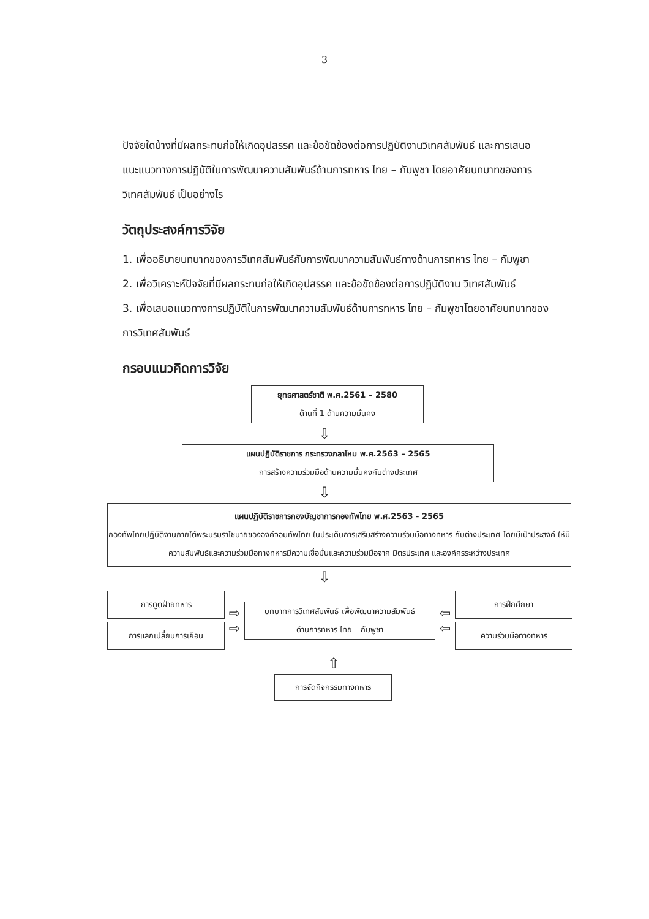3
ปัจจัยใดบ้างที่มีผลกระทบก่อให้เกิดอุปสรรค และข้อขัดข้องต่อการปฏิบัติงานวิเทศสัมพันธ์ และการเสนอแนะแนวทางการปฏิบัติในการพัฒนาความสัมพันธ์ด้านการทหาร ไทย – กัมพูชา โดยอาศัยบทบาทของการวิเทศสัมพันธ์ เป็นอย่างไร
วัตถุประสงค์การวิจัย
1. เพื่ออธิบายบทบาทของการวิเทศสัมพันธ์กับการพัฒนาความสัมพันธ์ทางด้านการทหาร ไทย – กัมพูชา
2. เพื่อวิเคราะห์ปัจจัยที่มีผลกระทบก่อให้เกิดอุปสรรค และข้อขัดข้องต่อการปฏิบัติงาน วิเทศสัมพันธ์
3. เพื่อเสนอแนวทางการปฏิบัติในการพัฒนาความสัมพันธ์ด้านการทหาร ไทย – กัมพูชาโดยอาศัยบทบาทของการวิเทศสัมพันธ์
กรอบแนวคิดการวิจัย
ยุทธศาสตร์ชาติ พ.ศ.2561 – 2580
ด้านที่ 1 ด้านความมั่นคง
⇩
แผนปฏิบัติราชการ กระทรวงกลาโหม พ.ศ.2563 – 2565
การสร้างความร่วมมือด้านความมั่นคงกับต่างประเทศ
⇩
แผนปฏิบัติราชการกองบัญชาการกองทัพไทย พ.ศ.2563 - 2565
กองทัพไทยปฏิบัติงานภายใต้พระบรมราโชบายขององค์จอมทัพไทย ในประเด็นการเสริมสร้างความร่วมมือทางทหาร กับต่างประเทศ โดยมีเป้าประสงค์ ให้มีความสัมพันธ์และความร่วมมือทางทหารมีความเชื่อมั่นและความร่วมมือจาก มิตรประเทศ และองค์กรระหว่างประเทศ
⇩
การทูตฝ่ายทหาร
การแลกเปลี่ยนการเยือน
⇨
⇨
บทบาทการวิเทศสัมพันธ์ เพื่อพัฒนาความสัมพันธ์
ด้านการทหาร ไทย – กัมพูชา
⇦
⇦
การฝึกศึกษา
ความร่วมมือทางทหาร
⇧
การจัดกิจกรรมทางทหาร